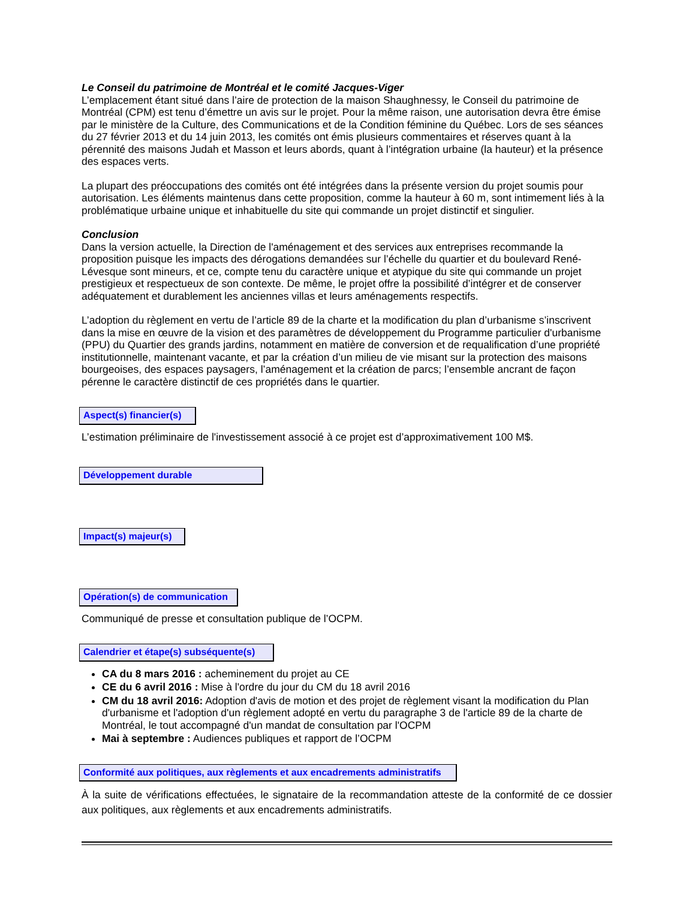Le Conseil du patrimoine de Montréal et le comité Jacques-Viger
L’emplacement étant situé dans l’aire de protection de la maison Shaughnessy, le Conseil du patrimoine de Montréal (CPM) est tenu d’émettre un avis sur le projet. Pour la même raison, une autorisation devra être émise par le ministère de la Culture, des Communications et de la Condition féminine du Québec. Lors de ses séances du 27 février 2013 et du 14 juin 2013, les comités ont émis plusieurs commentaires et réserves quant à la pérennité des maisons Judah et Masson et leurs abords, quant à l’intégration urbaine (la hauteur) et la présence des espaces verts.
La plupart des préoccupations des comités ont été intégrées dans la présente version du projet soumis pour autorisation. Les éléments maintenus dans cette proposition, comme la hauteur à 60 m, sont intimement liés à la problématique urbaine unique et inhabituelle du site qui commande un projet distinctif et singulier.
Conclusion
Dans la version actuelle, la Direction de l'aménagement et des services aux entreprises recommande la proposition puisque les impacts des dérogations demandées sur l’échelle du quartier et du boulevard René-Lévesque sont mineurs, et ce, compte tenu du caractère unique et atypique du site qui commande un projet prestigieux et respectueux de son contexte. De même, le projet offre la possibilité d’intégrer et de conserver adéquatement et durablement les anciennes villas et leurs aménagements respectifs.
L’adoption du règlement en vertu de l’article 89 de la charte et la modification du plan d’urbanisme s’inscrivent dans la mise en œuvre de la vision et des paramètres de développement du Programme particulier d'urbanisme (PPU) du Quartier des grands jardins, notamment en matière de conversion et de requalification d’une propriété institutionnelle, maintenant vacante, et par la création d’un milieu de vie misant sur la protection des maisons bourgeoises, des espaces paysagers, l’aménagement et la création de parcs; l’ensemble ancrant de façon pérenne le caractère distinctif de ces propriétés dans le quartier.
Aspect(s) financier(s)
L’estimation préliminaire de l'investissement associé à ce projet est d’approximativement 100 M$.
Développement durable
Impact(s) majeur(s)
Opération(s) de communication
Communiqué de presse et consultation publique de l’OCPM.
Calendrier et étape(s) subséquente(s)
CA du 8 mars 2016 : acheminement du projet au CE
CE du 6 avril 2016 : Mise à l'ordre du jour du CM du 18 avril 2016
CM du 18 avril 2016: Adoption d'avis de motion et des projet de règlement visant la modification du Plan d'urbanisme et l'adoption d'un règlement adopté en vertu du paragraphe 3 de l'article 89 de la charte de Montréal, le tout accompagné d'un mandat de consultation par l'OCPM
Mai à septembre : Audiences publiques et rapport de l’OCPM
Conformité aux politiques, aux règlements et aux encadrements administratifs
À la suite de vérifications effectuées, le signataire de la recommandation atteste de la conformité de ce dossier aux politiques, aux règlements et aux encadrements administratifs.